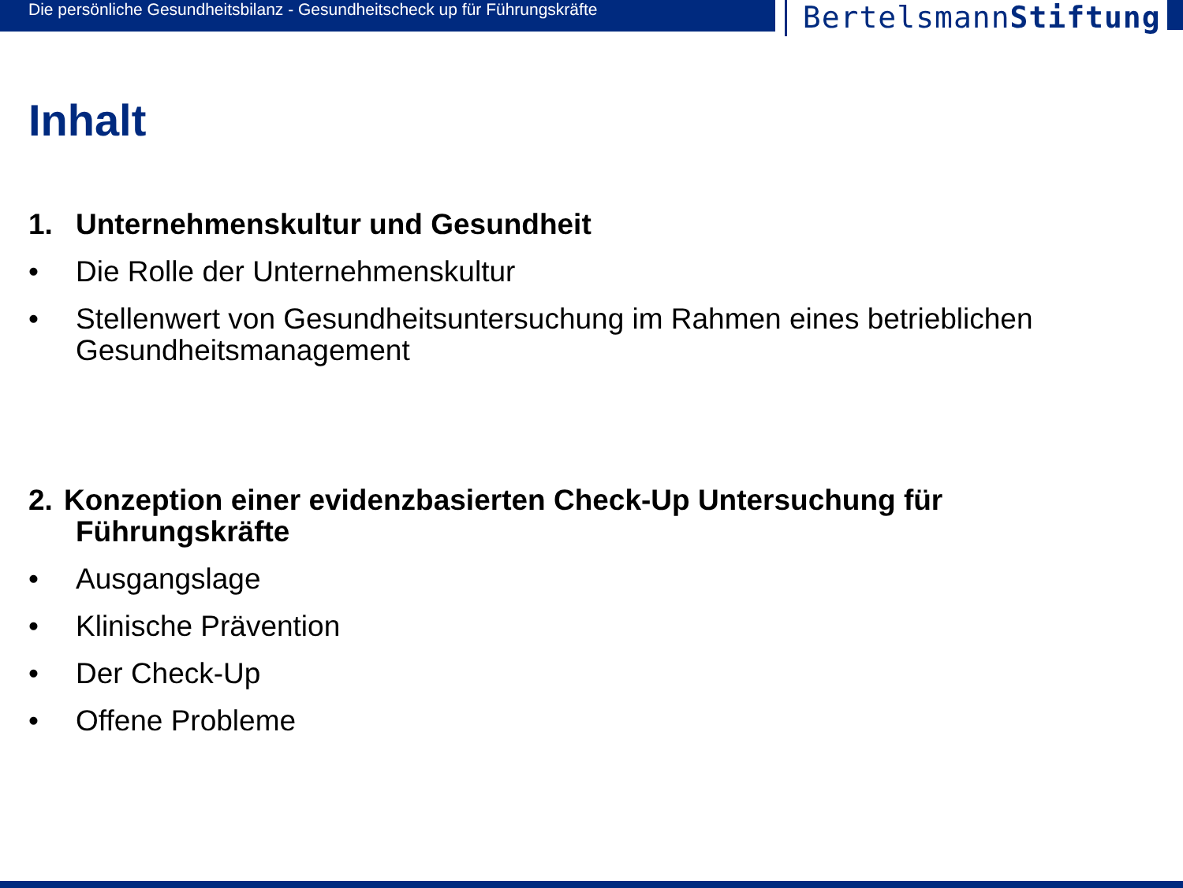Die persönliche Gesundheitsbilanz - Gesundheitscheck up für Führungskräfte
BertelsmannStiftung
Inhalt
1. Unternehmenskultur und Gesundheit
• Die Rolle der Unternehmenskultur
• Stellenwert von Gesundheitsuntersuchung im Rahmen eines betrieblichen Gesundheitsmanagement
2. Konzeption einer evidenzbasierten Check-Up Untersuchung für
Führungskräfte
• Ausgangslage
• Klinische Prävention
• Der Check-Up
• Offene Probleme